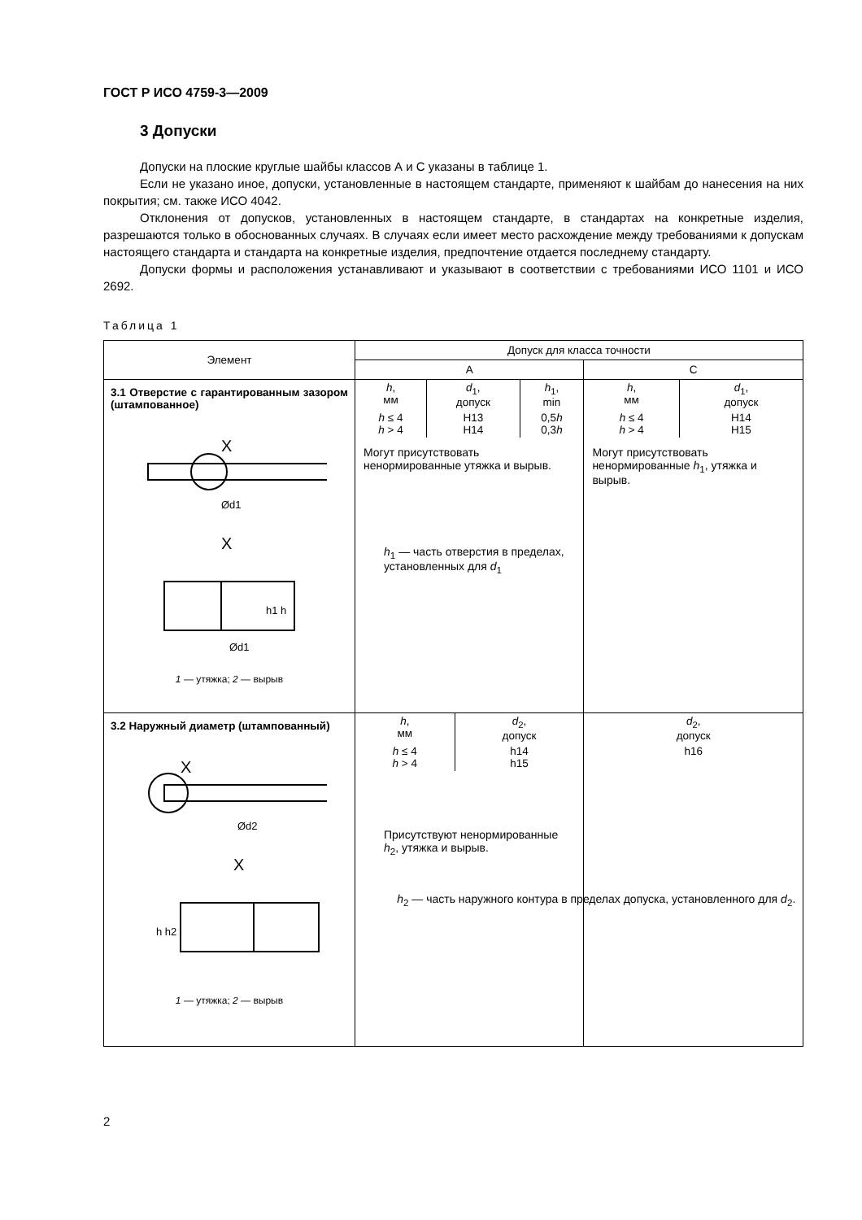ГОСТ Р ИСО 4759-3—2009
3 Допуски
Допуски на плоские круглые шайбы классов А и С указаны в таблице 1.
Если не указано иное, допуски, установленные в настоящем стандарте, применяют к шайбам до нанесения на них покрытия; см. также ИСО 4042.
Отклонения от допусков, установленных в настоящем стандарте, в стандартах на конкретные изделия, разрешаются только в обоснованных случаях. В случаях если имеет место расхождение между требованиями к допускам настоящего стандарта и стандарта на конкретные изделия, предпочтение отдается последнему стандарту.
Допуски формы и расположения устанавливают и указывают в соответствии с требованиями ИСО 1101 и ИСО 2692.
Таблица 1
| Элемент | Допуск для класса точности | |
| --- | --- | --- |
| | A | C |
| 3.1 Отверстие с гарантированным зазором (штампованное) X Ød1 X h1 h Ød1 1 — утяжка; 2 — вырыв | / h , мм / d<sub>1</sub>, допуск / h<sub>1</sub>, min / / h ≤ 4 h > 4 / H13 H14 / 0,5 h 0,3 h / Могут присутствовать ненормированные утяжка и вырыв. h<sub>1</sub> — часть отверстия в пределах, установленных для d<sub>1</sub> | / h , мм / d<sub>1</sub>, допуск / / h ≤ 4 h > 4 / H14 H15 / Могут присутствовать ненормированные h<sub>1</sub>, утяжка и вырыв. |
| 3.2 Наружный диаметр (штампованный) X Ød2 X h h2 1 — утяжка; 2 — вырыв | / h , мм / d<sub>2</sub>, допуск / / h ≤ 4 h > 4 / h14 h15 / Присутствуют ненормированные h<sub>2</sub>, утяжка и вырыв. | / d<sub>2</sub>, допуск / / h16 / |
h<sub>2</sub> — часть наружного контура в пределах допуска, установленного для d<sub>2</sub>.
2